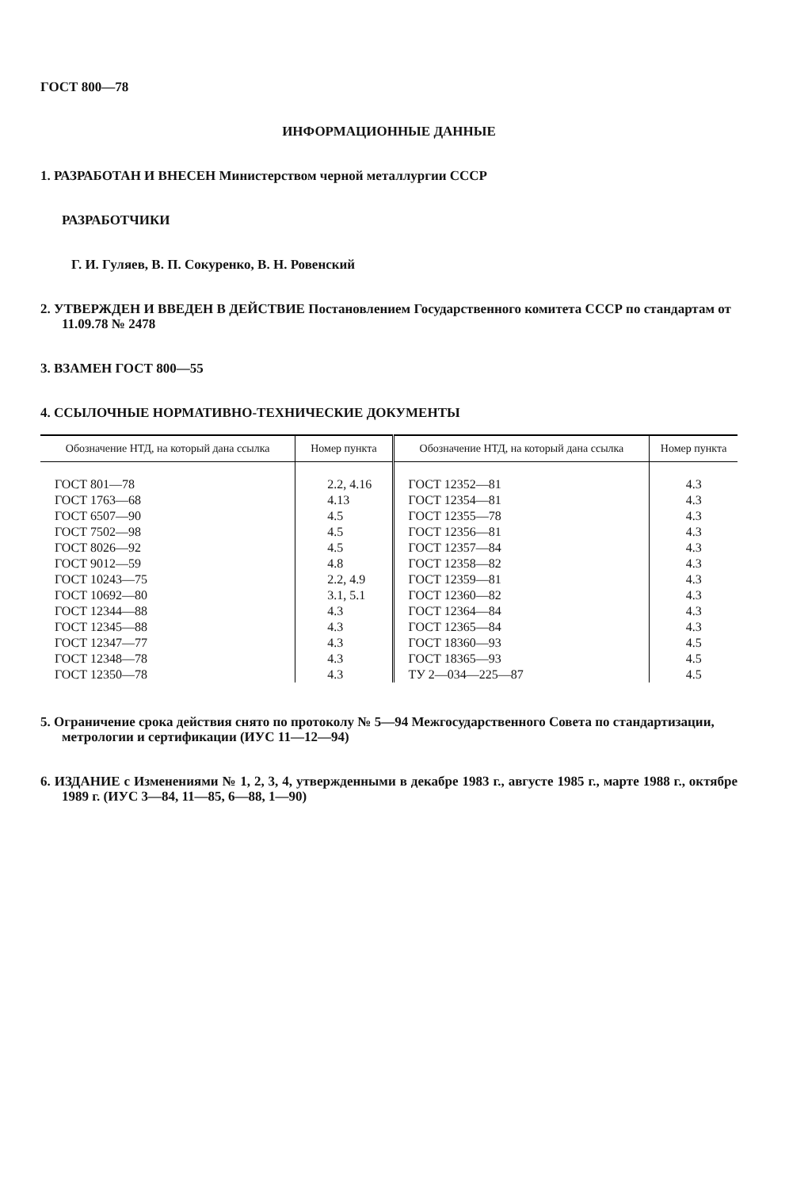ГОСТ 800—78
ИНФОРМАЦИОННЫЕ ДАННЫЕ
1. РАЗРАБОТАН И ВНЕСЕН Министерством черной металлургии СССР
РАЗРАБОТЧИКИ
Г. И. Гуляев, В. П. Сокуренко, В. Н. Ровенский
2. УТВЕРЖДЕН И ВВЕДЕН В ДЕЙСТВИЕ Постановлением Государственного комитета СССР по стандартам от 11.09.78 № 2478
3. ВЗАМЕН ГОСТ 800—55
4. ССЫЛОЧНЫЕ НОРМАТИВНО-ТЕХНИЧЕСКИЕ ДОКУМЕНТЫ
| Обозначение НТД, на который дана ссылка | Номер пункта | Обозначение НТД, на который дана ссылка | Номер пункта |
| --- | --- | --- | --- |
| ГОСТ 801—78 | 2.2, 4.16 | ГОСТ 12352—81 | 4.3 |
| ГОСТ 1763—68 | 4.13 | ГОСТ 12354—81 | 4.3 |
| ГОСТ 6507—90 | 4.5 | ГОСТ 12355—78 | 4.3 |
| ГОСТ 7502—98 | 4.5 | ГОСТ 12356—81 | 4.3 |
| ГОСТ 8026—92 | 4.5 | ГОСТ 12357—84 | 4.3 |
| ГОСТ 9012—59 | 4.8 | ГОСТ 12358—82 | 4.3 |
| ГОСТ 10243—75 | 2.2, 4.9 | ГОСТ 12359—81 | 4.3 |
| ГОСТ 10692—80 | 3.1, 5.1 | ГОСТ 12360—82 | 4.3 |
| ГОСТ 12344—88 | 4.3 | ГОСТ 12364—84 | 4.3 |
| ГОСТ 12345—88 | 4.3 | ГОСТ 12365—84 | 4.3 |
| ГОСТ 12347—77 | 4.3 | ГОСТ 18360—93 | 4.5 |
| ГОСТ 12348—78 | 4.3 | ГОСТ 18365—93 | 4.5 |
| ГОСТ 12350—78 | 4.3 | ТУ 2—034—225—87 | 4.5 |
5. Ограничение срока действия снято по протоколу № 5—94 Межгосударственного Совета по стандартизации, метрологии и сертификации (ИУС 11—12—94)
6. ИЗДАНИЕ с Изменениями № 1, 2, 3, 4, утвержденными в декабре 1983 г., августе 1985 г., марте 1988 г., октябре 1989 г. (ИУС 3—84, 11—85, 6—88, 1—90)